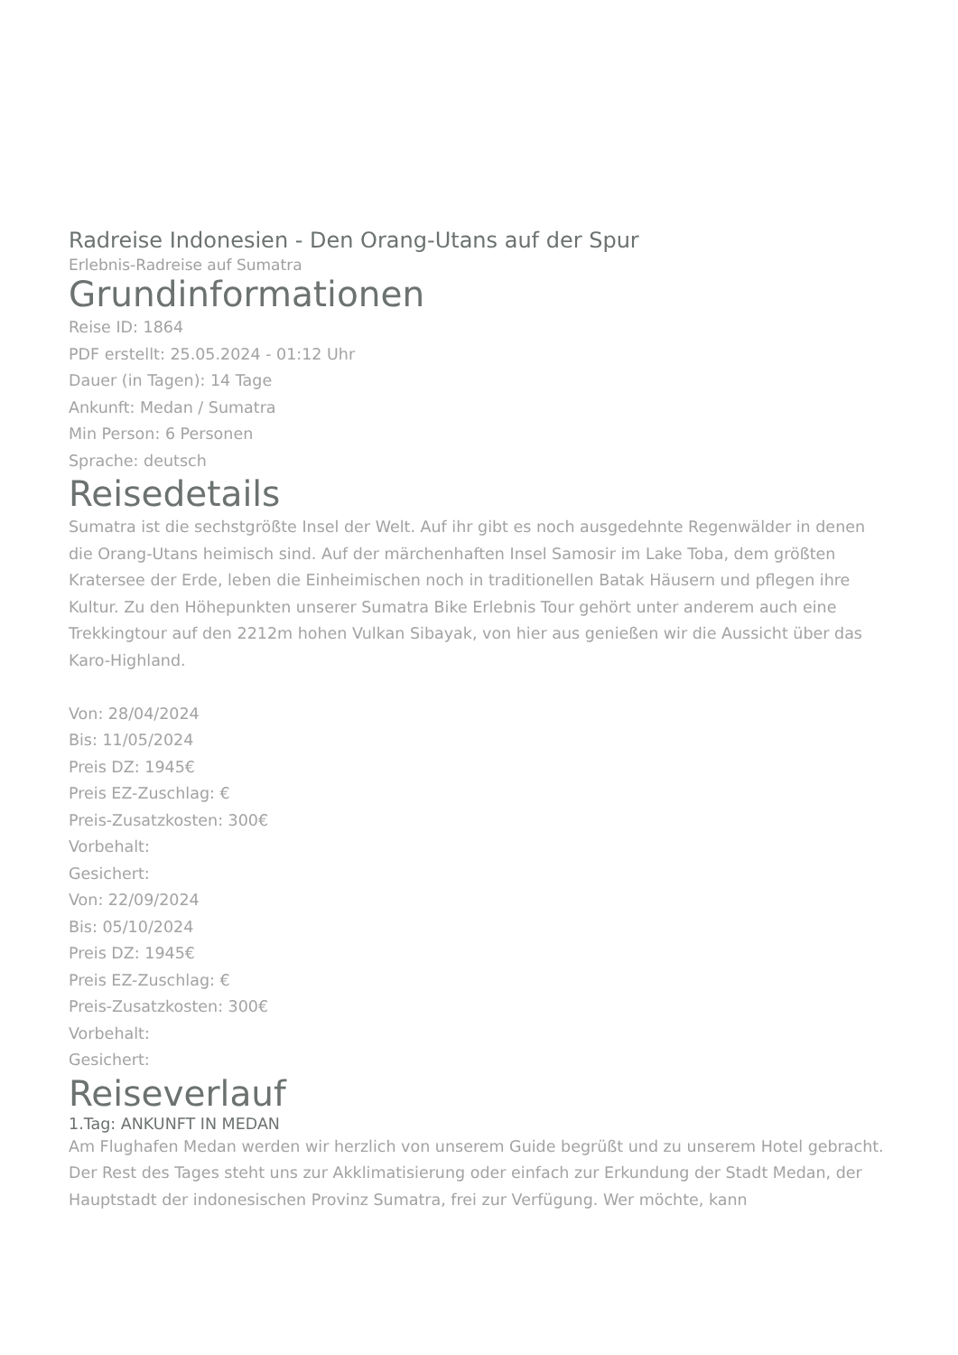Radreise Indonesien - Den Orang-Utans auf der Spur
Erlebnis-Radreise auf Sumatra
Grundinformationen
Reise ID: 1864
PDF erstellt: 25.05.2024 - 01:12 Uhr
Dauer (in Tagen): 14 Tage
Ankunft: Medan / Sumatra
Min Person: 6 Personen
Sprache: deutsch
Reisedetails
Sumatra ist die sechstgrößte Insel der Welt. Auf ihr gibt es noch ausgedehnte Regenwälder in denen die Orang-Utans heimisch sind. Auf der märchenhaften Insel Samosir im Lake Toba, dem größten Kratersee der Erde, leben die Einheimischen noch in traditionellen Batak Häusern und pflegen ihre Kultur. Zu den Höhepunkten unserer Sumatra Bike Erlebnis Tour gehört unter anderem auch eine Trekkingtour auf den 2212m hohen Vulkan Sibayak, von hier aus genießen wir die Aussicht über das Karo-Highland.
Von: 28/04/2024
Bis: 11/05/2024
Preis DZ: 1945€
Preis EZ-Zuschlag: €
Preis-Zusatzkosten: 300€
Vorbehalt:
Gesichert:
Von: 22/09/2024
Bis: 05/10/2024
Preis DZ: 1945€
Preis EZ-Zuschlag: €
Preis-Zusatzkosten: 300€
Vorbehalt:
Gesichert:
Reiseverlauf
1.Tag: ANKUNFT IN MEDAN
Am Flughafen Medan werden wir herzlich von unserem Guide begrüßt und zu unserem Hotel gebracht. Der Rest des Tages steht uns zur Akklimatisierung oder einfach zur Erkundung der Stadt Medan, der Hauptstadt der indonesischen Provinz Sumatra, frei zur Verfügung. Wer möchte, kann